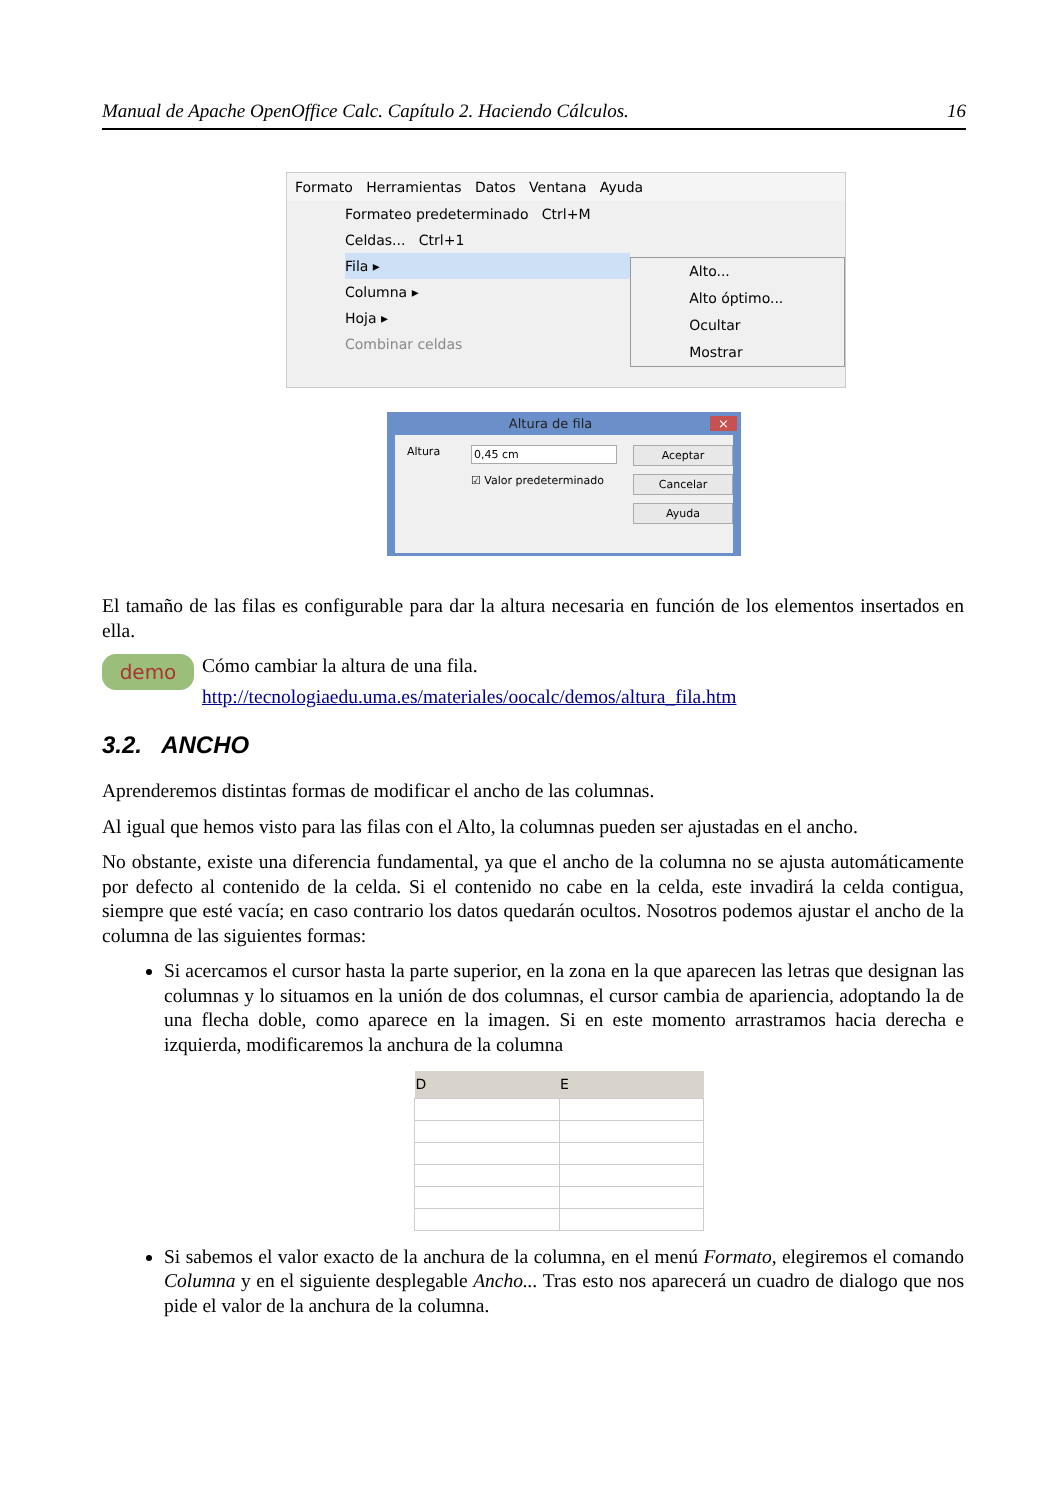Manual de Apache OpenOffice Calc. Capítulo 2. Haciendo Cálculos. 16
Formato Herramientas Datos Ventana Ayuda
Formateo predeterminado Ctrl+M
Celdas... Ctrl+1
Fila ▸
Columna ▸
Hoja ▸
Combinar celdas
Alto...
Alto óptimo...
Ocultar
Mostrar
Altura de fila ×
Altura 0,45 cm
☑ Valor predeterminado
Aceptar
Cancelar
Ayuda
El tamaño de las filas es configurable para dar la altura necesaria en función de los elementos insertados en ella.
demo
Cómo cambiar la altura de una fila.
http://tecnologiaedu.uma.es/materiales/oocalc/demos/altura_fila.htm
3.2. ANCHO
Aprenderemos distintas formas de modificar el ancho de las columnas.
Al igual que hemos visto para las filas con el Alto, la columnas pueden ser ajustadas en el ancho.
No obstante, existe una diferencia fundamental, ya que el ancho de la columna no se ajusta automáticamente por defecto al contenido de la celda. Si el contenido no cabe en la celda, este invadirá la celda contigua, siempre que esté vacía; en caso contrario los datos quedarán ocultos. Nosotros podemos ajustar el ancho de la columna de las siguientes formas:
Si acercamos el cursor hasta la parte superior, en la zona en la que aparecen las letras que designan las columnas y lo situamos en la unión de dos columnas, el cursor cambia de apariencia, adoptando la de una flecha doble, como aparece en la imagen. Si en este momento arrastramos hacia derecha e izquierda, modificaremos la anchura de la columna
| D | E |
| --- | --- |
Si sabemos el valor exacto de la anchura de la columna, en el menú Formato, elegiremos el comando Columna y en el siguiente desplegable Ancho... Tras esto nos aparecerá un cuadro de dialogo que nos pide el valor de la anchura de la columna.